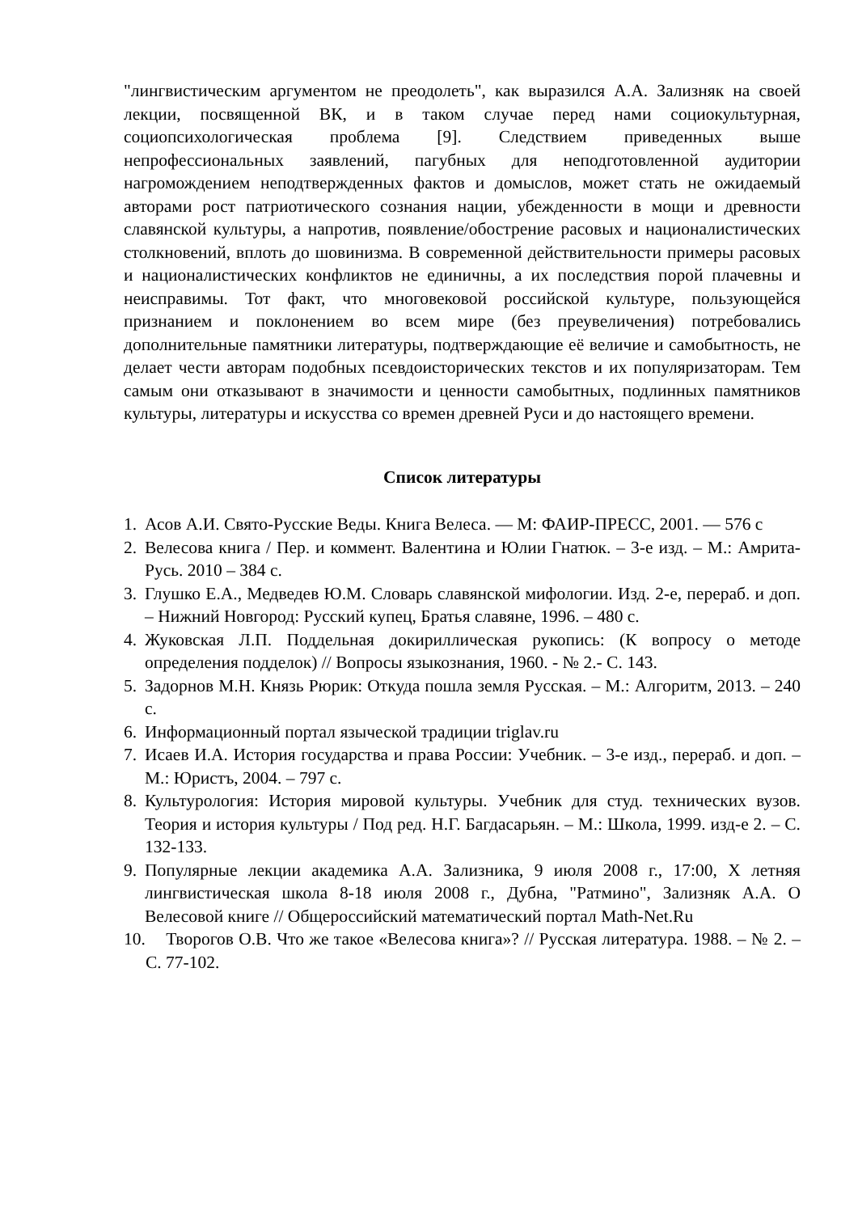"лингвистическим аргументом не преодолеть", как выразился А.А. Зализняк на своей лекции, посвященной ВК, и в таком случае перед нами социокультурная, социопсихологическая проблема [9]. Следствием приведенных выше непрофессиональных заявлений, пагубных для неподготовленной аудитории нагромождением неподтвержденных фактов и домыслов, может стать не ожидаемый авторами рост патриотического сознания нации, убежденности в мощи и древности славянской культуры, а напротив, появление/обострение расовых и националистических столкновений, вплоть до шовинизма. В современной действительности примеры расовых и националистических конфликтов не единичны, а их последствия порой плачевны и неисправимы. Тот факт, что многовековой российской культуре, пользующейся признанием и поклонением во всем мире (без преувеличения) потребовались дополнительные памятники литературы, подтверждающие её величие и самобытность, не делает чести авторам подобных псевдоисторических текстов и их популяризаторам. Тем самым они отказывают в значимости и ценности самобытных, подлинных памятников культуры, литературы и искусства со времен древней Руси и до настоящего времени.
Список литературы
1. Асов А.И. Свято-Русские Веды. Книга Велеса. — М: ФАИР-ПРЕСС, 2001. — 576 с
2. Велесова книга / Пер. и коммент. Валентина и Юлии Гнатюк. – 3-е изд. – М.: Амрита-Русь. 2010 – 384 с.
3. Глушко Е.А., Медведев Ю.М. Словарь славянской мифологии. Изд. 2-е, перераб. и доп. – Нижний Новгород: Русский купец, Братья славяне, 1996. – 480 с.
4. Жуковская Л.П. Поддельная докириллическая рукопись: (К вопросу о методе определения подделок) // Вопросы языкознания, 1960. - № 2.- С. 143.
5. Задорнов М.Н. Князь Рюрик: Откуда пошла земля Русская. – М.: Алгоритм, 2013. – 240 с.
6. Информационный портал языческой традиции triglav.ru
7. Исаев И.А. История государства и права России: Учебник. – 3-е изд., перераб. и доп. – М.: Юристъ, 2004. – 797 с.
8. Культурология: История мировой культуры. Учебник для студ. технических вузов. Теория и история культуры / Под ред. Н.Г. Багдасарьян. – М.: Школа, 1999. изд-е 2. – С. 132-133.
9. Популярные лекции академика А.А. Зализника, 9 июля 2008 г., 17:00, X летняя лингвистическая школа 8-18 июля 2008 г., Дубна, "Ратмино", Зализняк А.А. О Велесовой книге // Общероссийский математический портал Math-Net.Ru
10. Творогов О.В. Что же такое «Велесова книга»? // Русская литература. 1988. – № 2. – С. 77-102.